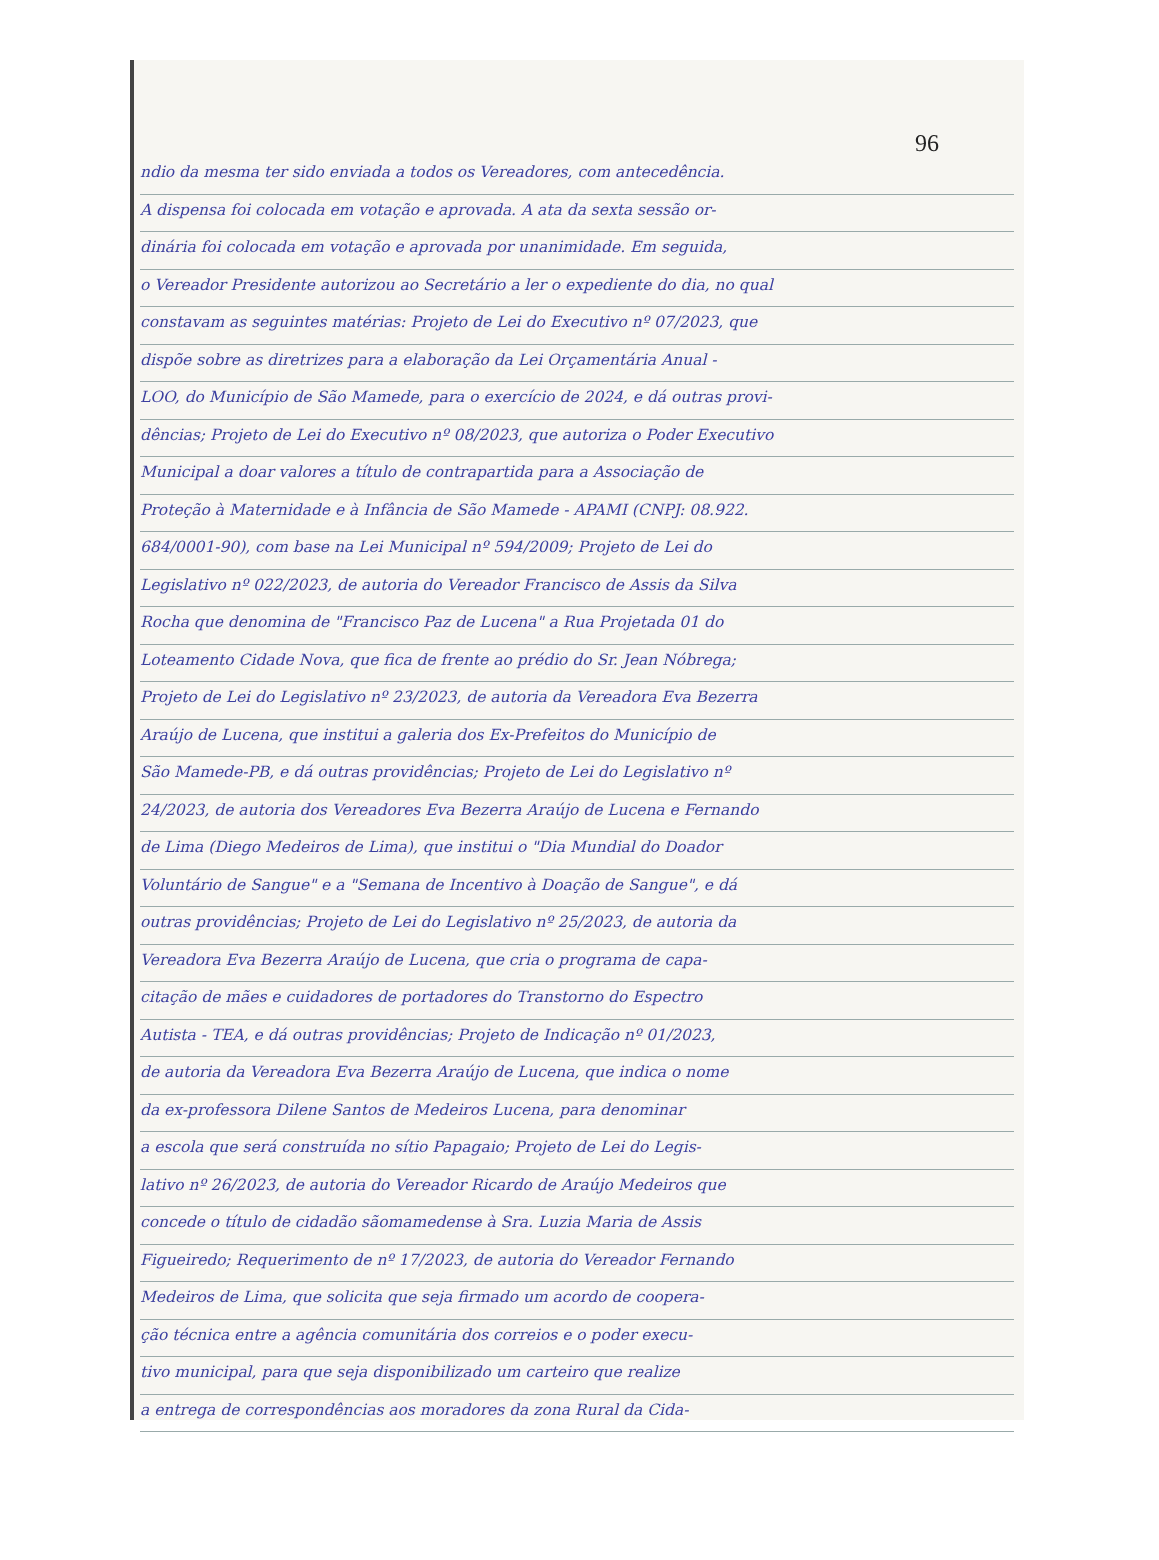96
ndio da mesma ter sido enviada a todos os Vereadores, com antecedência.
A dispensa foi colocada em votação e aprovada. A ata da sexta sessão or-
dinária foi colocada em votação e aprovada por unanimidade. Em seguida,
o Vereador Presidente autorizou ao Secretário a ler o expediente do dia, no qual
constavam as seguintes matérias: Projeto de Lei do Executivo nº 07/2023, que
dispõe sobre as diretrizes para a elaboração da Lei Orçamentária Anual -
LOO, do Município de São Mamede, para o exercício de 2024, e dá outras provi-
dências; Projeto de Lei do Executivo nº 08/2023, que autoriza o Poder Executivo
Municipal a doar valores a título de contrapartida para a Associação de
Proteção à Maternidade e à Infância de São Mamede - APAMI (CNPJ: 08.922.
684/0001-90), com base na Lei Municipal nº 594/2009; Projeto de Lei do
Legislativo nº 022/2023, de autoria do Vereador Francisco de Assis da Silva
Rocha que denomina de "Francisco Paz de Lucena" a Rua Projetada 01 do
Loteamento Cidade Nova, que fica de frente ao prédio do Sr. Jean Nóbrega;
Projeto de Lei do Legislativo nº 23/2023, de autoria da Vereadora Eva Bezerra
Araújo de Lucena, que institui a galeria dos Ex-Prefeitos do Município de
São Mamede-PB, e dá outras providências; Projeto de Lei do Legislativo nº
24/2023, de autoria dos Vereadores Eva Bezerra Araújo de Lucena e Fernando
de Lima (Diego Medeiros de Lima), que institui o "Dia Mundial do Doador
Voluntário de Sangue" e a "Semana de Incentivo à Doação de Sangue", e dá
outras providências; Projeto de Lei do Legislativo nº 25/2023, de autoria da
Vereadora Eva Bezerra Araújo de Lucena, que cria o programa de capa-
citação de mães e cuidadores de portadores do Transtorno do Espectro
Autista - TEA, e dá outras providências; Projeto de Indicação nº 01/2023,
de autoria da Vereadora Eva Bezerra Araújo de Lucena, que indica o nome
da ex-professora Dilene Santos de Medeiros Lucena, para denominar
a escola que será construída no sítio Papagaio; Projeto de Lei do Legis-
lativo nº 26/2023, de autoria do Vereador Ricardo de Araújo Medeiros que
concede o título de cidadão sãomamedense à Sra. Luzia Maria de Assis
Figueiredo; Requerimento de nº 17/2023, de autoria do Vereador Fernando
Medeiros de Lima, que solicita que seja firmado um acordo de coopera-
ção técnica entre a agência comunitária dos correios e o poder execu-
tivo municipal, para que seja disponibilizado um carteiro que realize
a entrega de correspondências aos moradores da zona Rural da Cida-